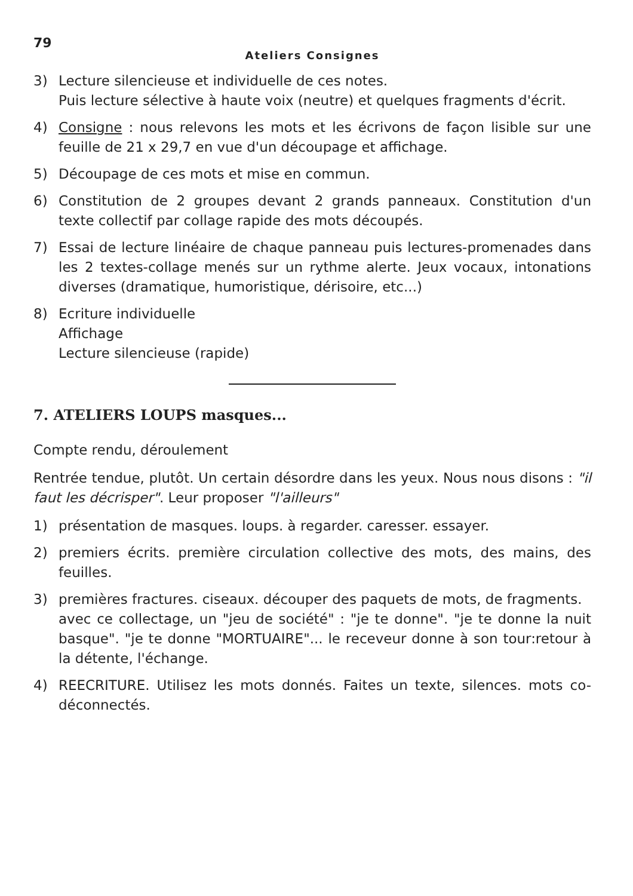79
Ateliers Consignes
3) Lecture silencieuse et individuelle de ces notes.
Puis lecture sélective à haute voix (neutre) et quelques fragments d'écrit.
4) Consigne : nous relevons les mots et les écrivons de façon lisible sur une feuille de 21 x 29,7 en vue d'un découpage et affichage.
5) Découpage de ces mots et mise en commun.
6) Constitution de 2 groupes devant 2 grands panneaux. Constitution d'un texte collectif par collage rapide des mots découpés.
7) Essai de lecture linéaire de chaque panneau puis lectures-promenades dans les 2 textes-collage menés sur un rythme alerte. Jeux vocaux, intonations diverses (dramatique, humoristique, dérisoire, etc...)
8) Ecriture individuelle
Affichage
Lecture silencieuse (rapide)
7. ATELIERS LOUPS masques...
Compte rendu, déroulement
Rentrée tendue, plutôt. Un certain désordre dans les yeux. Nous nous disons : "il faut les décrisper". Leur proposer "l'ailleurs"
1) présentation de masques. loups. à regarder. caresser. essayer.
2) premiers écrits. première circulation collective des mots, des mains, des feuilles.
3) premières fractures. ciseaux. découper des paquets de mots, de fragments.
avec ce collectage, un "jeu de société" : "je te donne". "je te donne la nuit basque". "je te donne "MORTUAIRE"... le receveur donne à son tour:retour à la détente, l'échange.
4) REECRITURE. Utilisez les mots donnés. Faites un texte, silences. mots co-déconnectés.